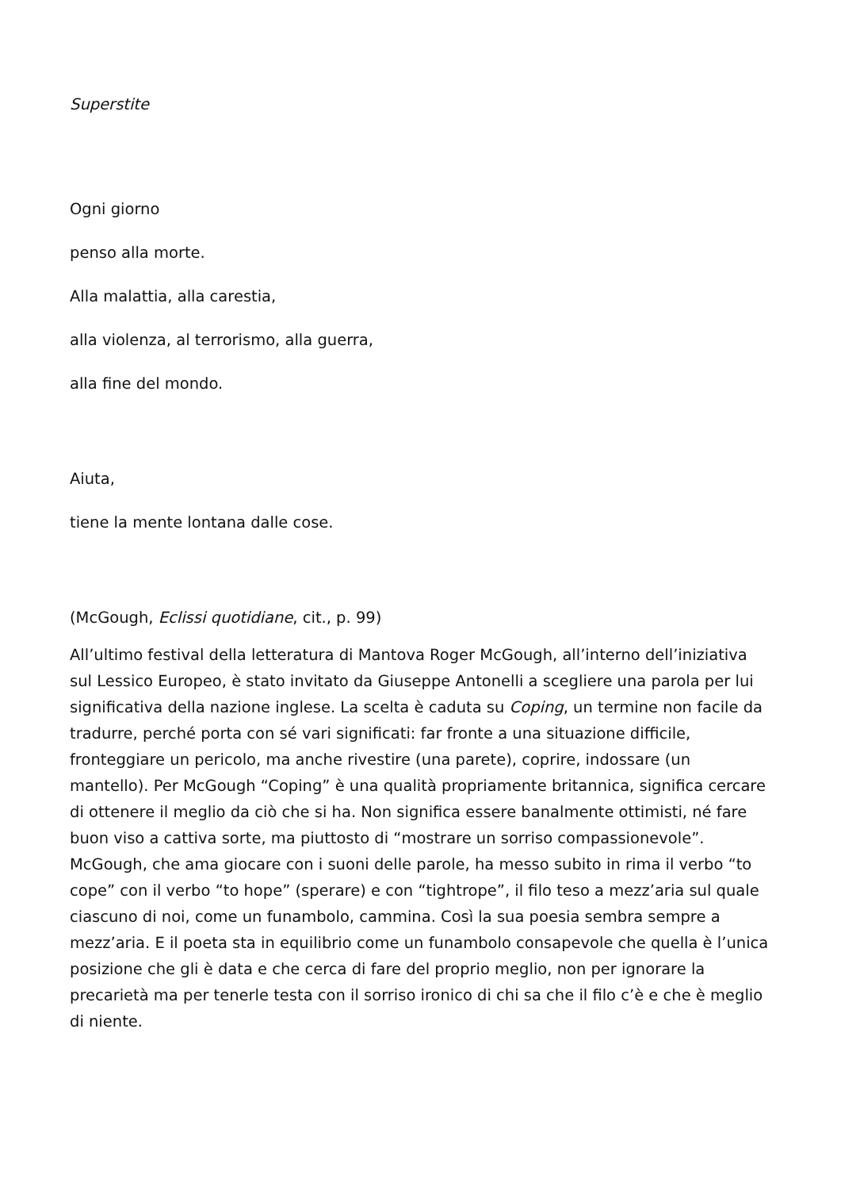Superstite
Ogni giorno
penso alla morte.
Alla malattia, alla carestia,
alla violenza, al terrorismo, alla guerra,
alla fine del mondo.
Aiuta,
tiene la mente lontana dalle cose.
(McGough, Eclissi quotidiane, cit., p. 99)
All’ultimo festival della letteratura di Mantova Roger McGough, all’interno dell’iniziativa sul Lessico Europeo, è stato invitato da Giuseppe Antonelli a scegliere una parola per lui significativa della nazione inglese. La scelta è caduta su Coping, un termine non facile da tradurre, perché porta con sé vari significati: far fronte a una situazione difficile, fronteggiare un pericolo, ma anche rivestire (una parete), coprire, indossare (un mantello). Per McGough “Coping” è una qualità propriamente britannica, significa cercare di ottenere il meglio da ciò che si ha. Non significa essere banalmente ottimisti, né fare buon viso a cattiva sorte, ma piuttosto di “mostrare un sorriso compassionevole”. McGough, che ama giocare con i suoni delle parole, ha messo subito in rima il verbo “to cope” con il verbo “to hope” (sperare) e con “tightrope”, il filo teso a mezz’aria sul quale ciascuno di noi, come un funambolo, cammina. Così la sua poesia sembra sempre a mezz’aria. E il poeta sta in equilibrio come un funambolo consapevole che quella è l’unica posizione che gli è data e che cerca di fare del proprio meglio, non per ignorare la precarietà ma per tenerle testa con il sorriso ironico di chi sa che il filo c’è e che è meglio di niente.